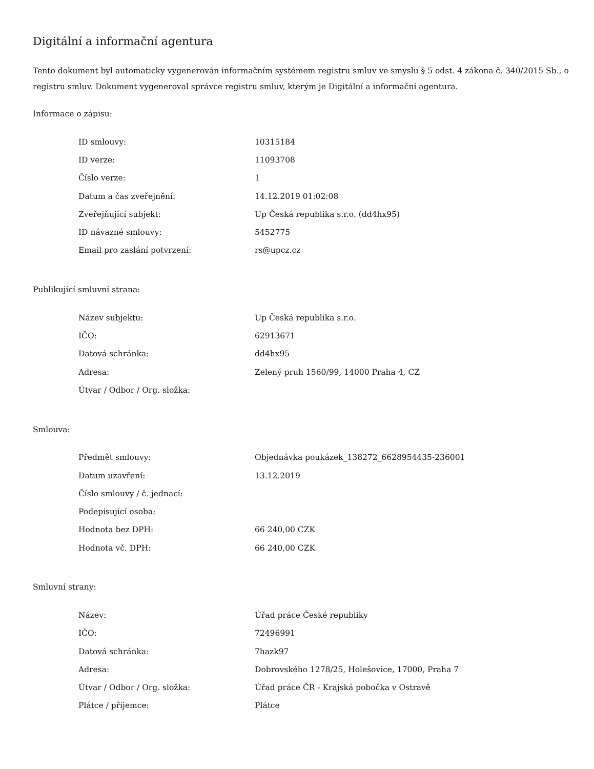Digitální a informační agentura
Tento dokument byl automaticky vygenerován informačním systémem registru smluv ve smyslu § 5 odst. 4 zákona č. 340/2015 Sb., o registru smluv. Dokument vygeneroval správce registru smluv, kterým je Digitální a informační agentura.
Informace o zápisu:
| ID smlouvy: | 10315184 |
| ID verze: | 11093708 |
| Číslo verze: | 1 |
| Datum a čas zveřejnění: | 14.12.2019 01:02:08 |
| Zveřejňující subjekt: | Up Česká republika s.r.o. (dd4hx95) |
| ID návazné smlouvy: | 5452775 |
| Email pro zaslání potvrzení: | rs@upcz.cz |
Publikující smluvní strana:
| Název subjektu: | Up Česká republika s.r.o. |
| IČO: | 62913671 |
| Datová schránka: | dd4hx95 |
| Adresa: | Zelený pruh 1560/99, 14000 Praha 4, CZ |
| Útvar / Odbor / Org. složka: | |
Smlouva:
| Předmět smlouvy: | Objednávka poukázek_138272_6628954435-236001 |
| Datum uzavření: | 13.12.2019 |
| Číslo smlouvy / č. jednací: | |
| Podepisující osoba: | |
| Hodnota bez DPH: | 66 240,00 CZK |
| Hodnota vč. DPH: | 66 240,00 CZK |
Smluvní strany:
| Název: | Úřad práce České republiky |
| IČO: | 72496991 |
| Datová schránka: | 7hazk97 |
| Adresa: | Dobrovského 1278/25, Holešovice, 17000, Praha 7 |
| Útvar / Odbor / Org. složka: | Úřad práce ČR - Krajská pobočka v Ostravě |
| Plátce / příjemce: | Plátce |